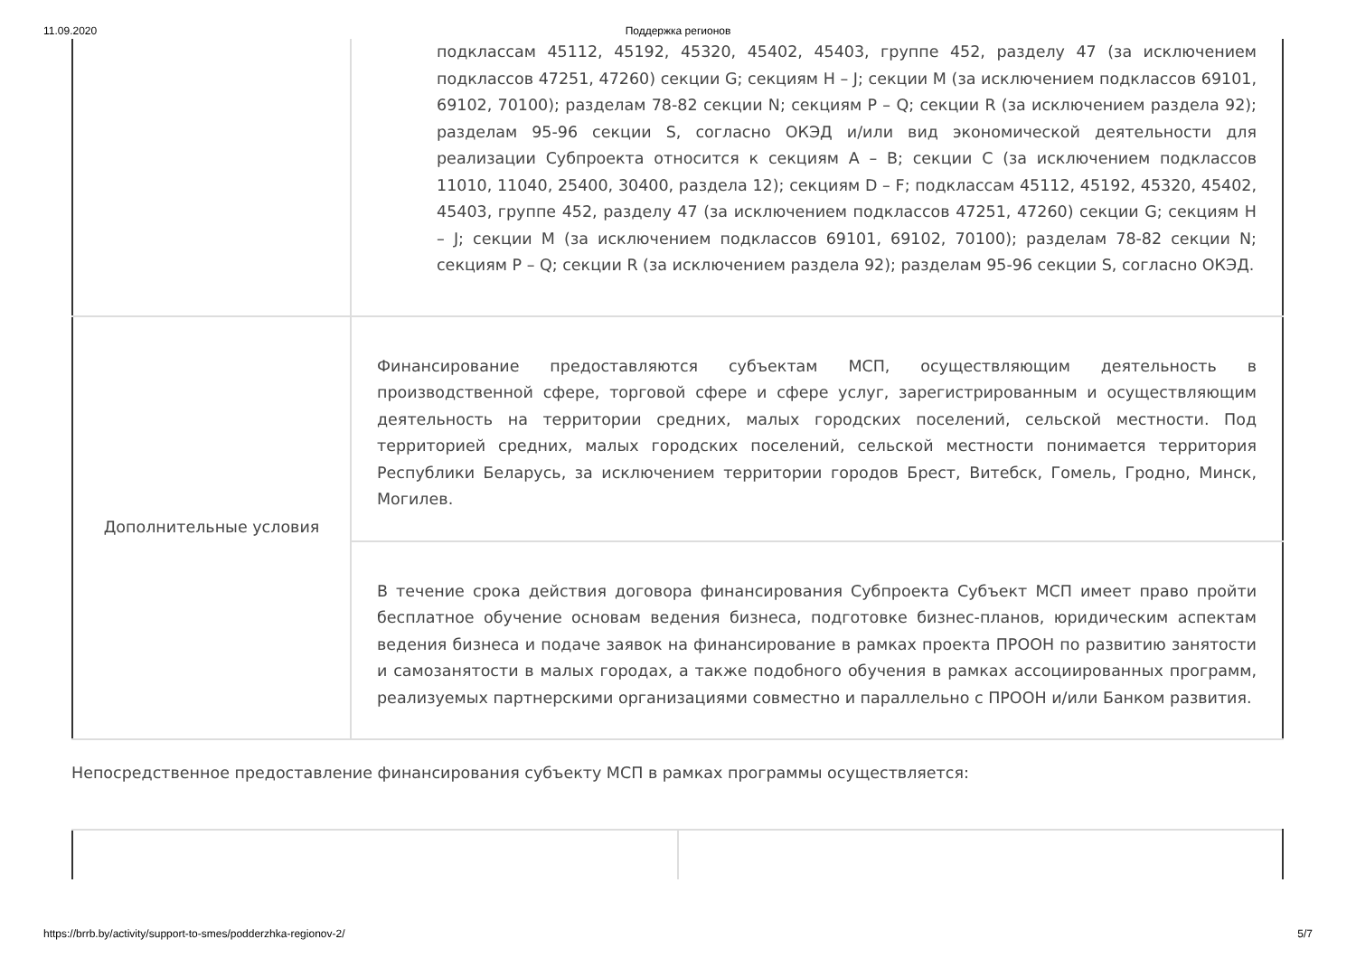11.09.2020 Поддержка регионов
| | подклассам 45112, 45192, 45320, 45402, 45403, группе 452, разделу 47 (за исключением подклассов 47251, 47260) секции G; секциям H – J; секции M (за исключением подклассов 69101, 69102, 70100); разделам 78-82 секции N; секциям P – Q; секции R (за исключением раздела 92); разделам 95-96 секции S, согласно ОКЭД и/или вид экономической деятельности для реализации Субпроекта относится к секциям A – B; секции C (за исключением подклассов 11010, 11040, 25400, 30400, раздела 12); секциям D – F; подклассам 45112, 45192, 45320, 45402, 45403, группе 452, разделу 47 (за исключением подклассов 47251, 47260) секции G; секциям H – J; секции M (за исключением подклассов 69101, 69102, 70100); разделам 78-82 секции N; секциям P – Q; секции R (за исключением раздела 92); разделам 95-96 секции S, согласно ОКЭД. |
| Дополнительные условия | Финансирование предоставляются субъектам МСП, осуществляющим деятельность в производственной сфере, торговой сфере и сфере услуг, зарегистрированным и осуществляющим деятельность на территории средних, малых городских поселений, сельской местности. Под территорией средних, малых городских поселений, сельской местности понимается территория Республики Беларусь, за исключением территории городов Брест, Витебск, Гомель, Гродно, Минск, Могилев. |
| | В течение срока действия договора финансирования Субпроекта Субъект МСП имеет право пройти бесплатное обучение основам ведения бизнеса, подготовке бизнес-планов, юридическим аспектам ведения бизнеса и подаче заявок на финансирование в рамках проекта ПРООН по развитию занятости и самозанятости в малых городах, а также подобного обучения в рамках ассоциированных программ, реализуемых партнерскими организациями совместно и параллельно с ПРООН и/или Банком развития. |
Непосредственное предоставление финансирования субъекту МСП в рамках программы осуществляется:
https://brrb.by/activity/support-to-smes/podderzhka-regionov-2/ 5/7